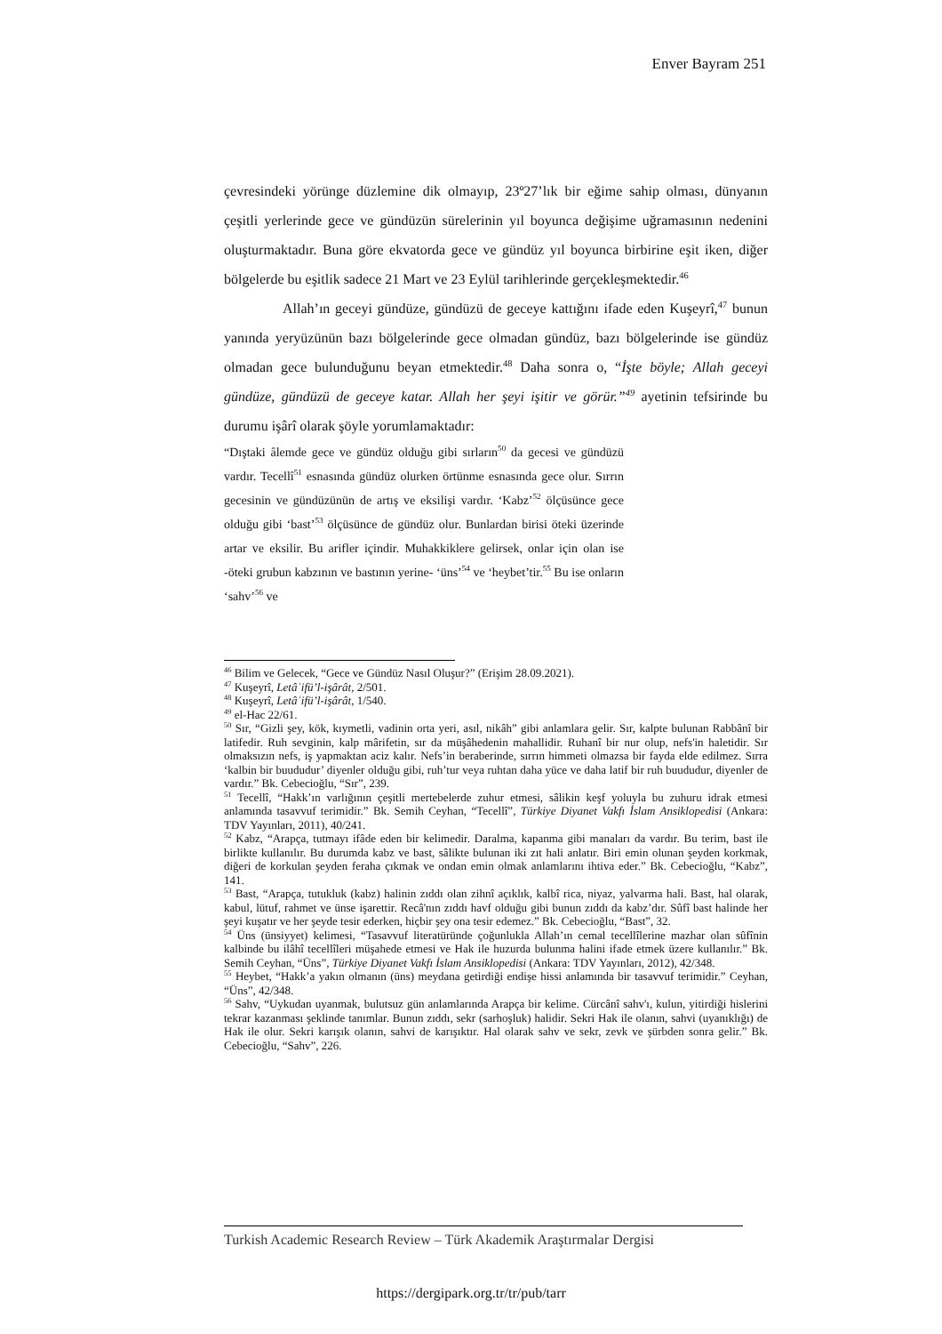Enver Bayram 251
çevresindeki yörünge düzlemine dik olmayıp, 23º27’lık bir eğime sahip olması, dünyanın çeşitli yerlerinde gece ve gündüzün sürelerinin yıl boyunca değişime uğramasının nedenini oluşturmaktadır. Buna göre ekvatorda gece ve gündüz yıl boyunca birbirine eşit iken, diğer bölgelerde bu eşitlik sadece 21 Mart ve 23 Eylül tarihlerinde gerçekleşmektedir.<sup>46</sup>
Allah’ın geceyi gündüze, gündüzü de geceye kattığını ifade eden Kuşeyrî,<sup>47</sup> bunun yanında yeryüzünün bazı bölgelerinde gece olmadan gündüz, bazı bölgelerinde ise gündüz olmadan gece bulunduğunu beyan etmektedir.<sup>48</sup> Daha sonra o, “İşte böyle; Allah geceyi gündüze, gündüzü de geceye katar. Allah her şeyi işitir ve görür.”<sup>49</sup> ayetinin tefsirinde bu durumu işârî olarak şöyle yorumlamaktadır:
“Dıştaki âlemde gece ve gündüz olduğu gibi sırların<sup>50</sup> da gecesi ve gündüzü vardır. Tecellî<sup>51</sup> esnasında gündüz olurken örtünme esnasında gece olur. Sırrın gecesinin ve gündüzünün de artış ve eksilişi vardır. ‘Kabz’<sup>52</sup> ölçüsünce gece olduğu gibi ‘bast’<sup>53</sup> ölçüsünce de gündüz olur. Bunlardan birisi öteki üzerinde artar ve eksilir. Bu arifler içindir. Muhakkiklere gelirsek, onlar için olan ise -öteki grubun kabzının ve bastının yerine- ‘üns’<sup>54</sup> ve ‘heybet’tir.<sup>55</sup> Bu ise onların ‘sahv’<sup>56</sup> ve
<sup>46</sup> Bilim ve Gelecek, “Gece ve Gündüz Nasıl Oluşur?” (Erişim 28.09.2021).
<sup>47</sup> Kuşeyrî, Letâʾifü’l-işârât, 2/501.
<sup>48</sup> Kuşeyrî, Letâʾifü’l-işârât, 1/540.
<sup>49</sup> el-Hac 22/61.
<sup>50</sup> Sır, “Gizli şey, kök, kıymetli, vadinin orta yeri, asıl, nikâh” gibi anlamlara gelir. Sır, kalpte bulunan Rabbânî bir latifedir. Ruh sevginin, kalp mârifetin, sır da müşâhedenin mahallidir. Ruhanî bir nur olup, nefs'in haletidir. Sır olmaksızın nefs, iş yapmaktan aciz kalır. Nefs’in beraberinde, sırrın himmeti olmazsa bir fayda elde edilmez. Sırra ‘kalbin bir buududur’ diyenler olduğu gibi, ruh’tur veya ruhtan daha yüce ve daha latif bir ruh buududur, diyenler de vardır.” Bk. Cebecioğlu, “Sır”, 239.
<sup>51</sup> Tecellî, “Hakk’ın varlığının çeşitli mertebelerde zuhur etmesi, sâlikin keşf yoluyla bu zuhuru idrak etmesi anlamında tasavvuf terimidir.” Bk. Semih Ceyhan, “Tecellî”, Türkiye Diyanet Vakfı İslam Ansiklopedisi (Ankara: TDV Yayınları, 2011), 40/241.
<sup>52</sup> Kabz, “Arapça, tutmayı ifâde eden bir kelimedir. Daralma, kapanma gibi manaları da vardır. Bu terim, bast ile birlikte kullanılır. Bu durumda kabz ve bast, sâlikte bulunan iki zıt hali anlatır. Biri emin olunan şeyden korkmak, diğeri de korkulan şeyden feraha çıkmak ve ondan emin olmak anlamlarını ihtiva eder.” Bk. Cebecioğlu, “Kabz”, 141.
<sup>53</sup> Bast, “Arapça, tutukluk (kabz) halinin zıddı olan zihnî açıklık, kalbî rica, niyaz, yalvarma hali. Bast, hal olarak, kabul, lütuf, rahmet ve ünse işarettir. Recâ'nın zıddı havf olduğu gibi bunun zıddı da kabz’dır. Sûfî bast halinde her şeyi kuşatır ve her şeyde tesir ederken, hiçbir şey ona tesir edemez.” Bk. Cebecioğlu, “Bast”, 32.
<sup>54</sup> Üns (ünsiyyet) kelimesi, “Tasavvuf literatüründe çoğunlukla Allah’ın cemal tecellîlerine mazhar olan sûfînin kalbinde bu ilâhî tecellîleri müşahede etmesi ve Hak ile huzurda bulunma halini ifade etmek üzere kullanılır.” Bk. Semih Ceyhan, “Üns”, Türkiye Diyanet Vakfı İslam Ansiklopedisi (Ankara: TDV Yayınları, 2012), 42/348.
<sup>55</sup> Heybet, “Hakk’a yakın olmanın (üns) meydana getirdiği endişe hissi anlamında bir tasavvuf terimidir.” Ceyhan, “Üns”, 42/348.
<sup>56</sup> Sahv, “Uykudan uyanmak, bulutsuz gün anlamlarında Arapça bir kelime. Cürcânî sahv'ı, kulun, yitirdiği hislerini tekrar kazanması şeklinde tanımlar. Bunun zıddı, sekr (sarhoşluk) halidir. Sekri Hak ile olanın, sahvi (uyanıklığı) de Hak ile olur. Sekri karışık olanın, sahvi de karışıktır. Hal olarak sahv ve sekr, zevk ve şürbden sonra gelir.” Bk. Cebecioğlu, “Sahv”, 226.
Turkish Academic Research Review – Türk Akademik Araştırmalar Dergisi
https://dergipark.org.tr/tr/pub/tarr